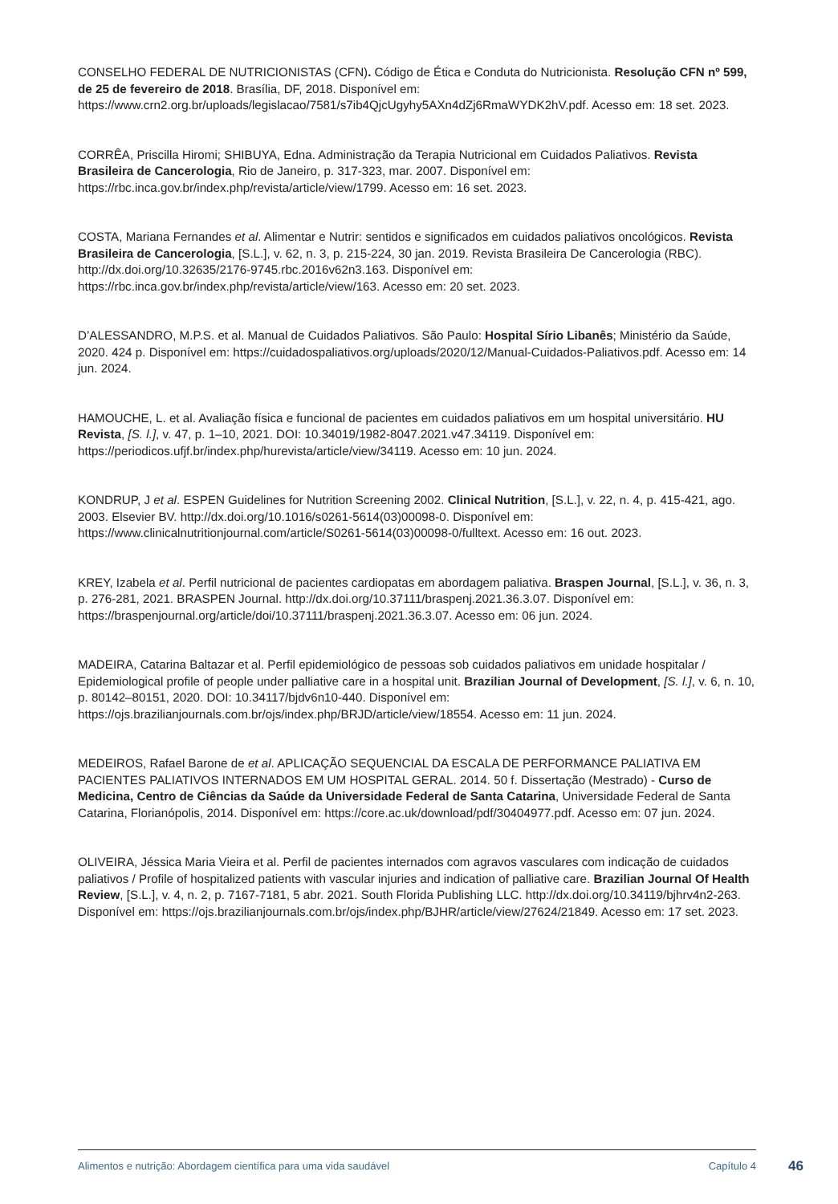CONSELHO FEDERAL DE NUTRICIONISTAS (CFN). Código de Ética e Conduta do Nutricionista. Resolução CFN nº 599, de 25 de fevereiro de 2018. Brasília, DF, 2018. Disponível em: https://www.crn2.org.br/uploads/legislacao/7581/s7ib4QjcUgyhy5AXn4dZj6RmaWYDK2hV.pdf. Acesso em: 18 set. 2023.
CORRÊA, Priscilla Hiromi; SHIBUYA, Edna. Administração da Terapia Nutricional em Cuidados Paliativos. Revista Brasileira de Cancerologia, Rio de Janeiro, p. 317-323, mar. 2007. Disponível em: https://rbc.inca.gov.br/index.php/revista/article/view/1799. Acesso em: 16 set. 2023.
COSTA, Mariana Fernandes et al. Alimentar e Nutrir: sentidos e significados em cuidados paliativos oncológicos. Revista Brasileira de Cancerologia, [S.L.], v. 62, n. 3, p. 215-224, 30 jan. 2019. Revista Brasileira De Cancerologia (RBC). http://dx.doi.org/10.32635/2176-9745.rbc.2016v62n3.163. Disponível em: https://rbc.inca.gov.br/index.php/revista/article/view/163. Acesso em: 20 set. 2023.
D’ALESSANDRO, M.P.S. et al. Manual de Cuidados Paliativos. São Paulo: Hospital Sírio Libanês; Ministério da Saúde, 2020. 424 p. Disponível em: https://cuidadospaliativos.org/uploads/2020/12/Manual-Cuidados-Paliativos.pdf. Acesso em: 14 jun. 2024.
HAMOUCHE, L. et al. Avaliação física e funcional de pacientes em cuidados paliativos em um hospital universitário. HU Revista, [S. l.], v. 47, p. 1–10, 2021. DOI: 10.34019/1982-8047.2021.v47.34119. Disponível em: https://periodicos.ufjf.br/index.php/hurevista/article/view/34119. Acesso em: 10 jun. 2024.
KONDRUP, J et al. ESPEN Guidelines for Nutrition Screening 2002. Clinical Nutrition, [S.L.], v. 22, n. 4, p. 415-421, ago. 2003. Elsevier BV. http://dx.doi.org/10.1016/s0261-5614(03)00098-0. Disponível em: https://www.clinicalnutritionjournal.com/article/S0261-5614(03)00098-0/fulltext. Acesso em: 16 out. 2023.
KREY, Izabela et al. Perfil nutricional de pacientes cardiopatas em abordagem paliativa. Braspen Journal, [S.L.], v. 36, n. 3, p. 276-281, 2021. BRASPEN Journal. http://dx.doi.org/10.37111/braspenj.2021.36.3.07. Disponível em: https://braspenjournal.org/article/doi/10.37111/braspenj.2021.36.3.07. Acesso em: 06 jun. 2024.
MADEIRA, Catarina Baltazar et al. Perfil epidemiológico de pessoas sob cuidados paliativos em unidade hospitalar / Epidemiological profile of people under palliative care in a hospital unit. Brazilian Journal of Development, [S. l.], v. 6, n. 10, p. 80142–80151, 2020. DOI: 10.34117/bjdv6n10-440. Disponível em: https://ojs.brazilianjournals.com.br/ojs/index.php/BRJD/article/view/18554. Acesso em: 11 jun. 2024.
MEDEIROS, Rafael Barone de et al. APLICAÇÃO SEQUENCIAL DA ESCALA DE PERFORMANCE PALIATIVA EM PACIENTES PALIATIVOS INTERNADOS EM UM HOSPITAL GERAL. 2014. 50 f. Dissertação (Mestrado) - Curso de Medicina, Centro de Ciências da Saúde da Universidade Federal de Santa Catarina, Universidade Federal de Santa Catarina, Florianópolis, 2014. Disponível em: https://core.ac.uk/download/pdf/30404977.pdf. Acesso em: 07 jun. 2024.
OLIVEIRA, Jéssica Maria Vieira et al. Perfil de pacientes internados com agravos vasculares com indicação de cuidados paliativos / Profile of hospitalized patients with vascular injuries and indication of palliative care. Brazilian Journal Of Health Review, [S.L.], v. 4, n. 2, p. 7167-7181, 5 abr. 2021. South Florida Publishing LLC. http://dx.doi.org/10.34119/bjhrv4n2-263. Disponível em: https://ojs.brazilianjournals.com.br/ojs/index.php/BJHR/article/view/27624/21849. Acesso em: 17 set. 2023.
Alimentos e nutrição: Abordagem científica para uma vida saudável Capítulo 4
46